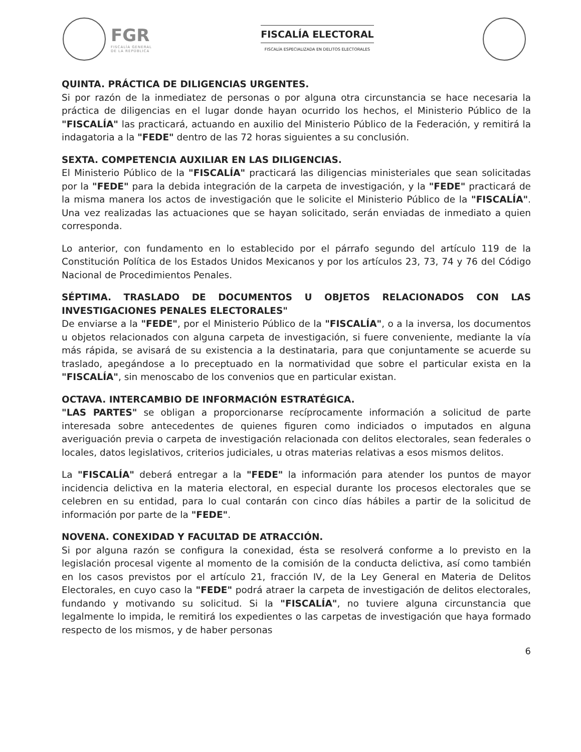FGR
FISCALÍA GENERAL
DE LA REPÚBLICA
FISCALÍA ELECTORAL
FISCALÍA ESPECIALIZADA EN DELITOS ELECTORALES
QUINTA. PRÁCTICA DE DILIGENCIAS URGENTES.
Si por razón de la inmediatez de personas o por alguna otra circunstancia se hace necesaria la práctica de diligencias en el lugar donde hayan ocurrido los hechos, el Ministerio Público de la "FISCALÍA" las practicará, actuando en auxilio del Ministerio Público de la Federación, y remitirá la indagatoria a la "FEDE" dentro de las 72 horas siguientes a su conclusión.
SEXTA. COMPETENCIA AUXILIAR EN LAS DILIGENCIAS.
El Ministerio Público de la "FISCALÍA" practicará las diligencias ministeriales que sean solicitadas por la "FEDE" para la debida integración de la carpeta de investigación, y la "FEDE" practicará de la misma manera los actos de investigación que le solicite el Ministerio Público de la "FISCALÍA". Una vez realizadas las actuaciones que se hayan solicitado, serán enviadas de inmediato a quien corresponda.
Lo anterior, con fundamento en lo establecido por el párrafo segundo del artículo 119 de la Constitución Política de los Estados Unidos Mexicanos y por los artículos 23, 73, 74 y 76 del Código Nacional de Procedimientos Penales.
SÉPTIMA. TRASLADO DE DOCUMENTOS U OBJETOS RELACIONADOS CON LAS INVESTIGACIONES PENALES ELECTORALES"
De enviarse a la "FEDE", por el Ministerio Público de la "FISCALÍA", o a la inversa, los documentos u objetos relacionados con alguna carpeta de investigación, si fuere conveniente, mediante la vía más rápida, se avisará de su existencia a la destinataria, para que conjuntamente se acuerde su traslado, apegándose a lo preceptuado en la normatividad que sobre el particular exista en la "FISCALÍA", sin menoscabo de los convenios que en particular existan.
OCTAVA. INTERCAMBIO DE INFORMACIÓN ESTRATÉGICA.
"LAS PARTES" se obligan a proporcionarse recíprocamente información a solicitud de parte interesada sobre antecedentes de quienes figuren como indiciados o imputados en alguna averiguación previa o carpeta de investigación relacionada con delitos electorales, sean federales o locales, datos legislativos, criterios judiciales, u otras materias relativas a esos mismos delitos.
La "FISCALÍA" deberá entregar a la "FEDE" la información para atender los puntos de mayor incidencia delictiva en la materia electoral, en especial durante los procesos electorales que se celebren en su entidad, para lo cual contarán con cinco días hábiles a partir de la solicitud de información por parte de la "FEDE".
NOVENA. CONEXIDAD Y FACULTAD DE ATRACCIÓN.
Si por alguna razón se configura la conexidad, ésta se resolverá conforme a lo previsto en la legislación procesal vigente al momento de la comisión de la conducta delictiva, así como también en los casos previstos por el artículo 21, fracción IV, de la Ley General en Materia de Delitos Electorales, en cuyo caso la "FEDE" podrá atraer la carpeta de investigación de delitos electorales, fundando y motivando su solicitud. Si la "FISCALÍA", no tuviere alguna circunstancia que legalmente lo impida, le remitirá los expedientes o las carpetas de investigación que haya formado respecto de los mismos, y de haber personas
6